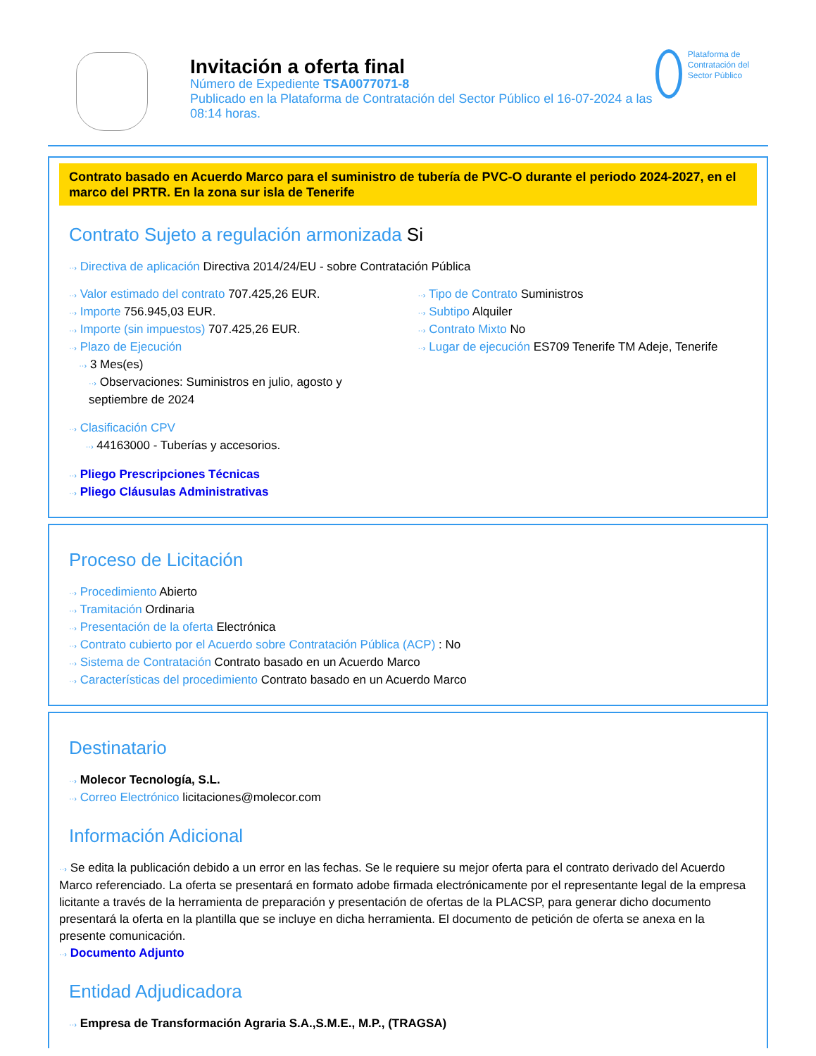Invitación a oferta final
Número de Expediente TSA0077071-8
Publicado en la Plataforma de Contratación del Sector Público el 16-07-2024 a las 08:14 horas.
Plataforma de Contratación del Sector Público
Contrato basado en Acuerdo Marco para el suministro de tubería de PVC-O durante el periodo 2024-2027, en el marco del PRTR. En la zona sur isla de Tenerife
Contrato Sujeto a regulación armonizada Si
··› Directiva de aplicación Directiva 2014/24/EU - sobre Contratación Pública
··› Valor estimado del contrato 707.425,26 EUR.
··› Importe 756.945,03 EUR.
··› Importe (sin impuestos) 707.425,26 EUR.
··› Plazo de Ejecución
··› 3 Mes(es)
··› Observaciones: Suministros en julio, agosto y septiembre de 2024
··› Tipo de Contrato Suministros
··› Subtipo Alquiler
··› Contrato Mixto No
··› Lugar de ejecución ES709 Tenerife TM Adeje, Tenerife
··› Clasificación CPV
··› 44163000 - Tuberías y accesorios.
··› Pliego Prescripciones Técnicas
··› Pliego Cláusulas Administrativas
Proceso de Licitación
··› Procedimiento Abierto
··› Tramitación Ordinaria
··› Presentación de la oferta Electrónica
··› Contrato cubierto por el Acuerdo sobre Contratación Pública (ACP) : No
··› Sistema de Contratación Contrato basado en un Acuerdo Marco
··› Características del procedimiento Contrato basado en un Acuerdo Marco
Destinatario
··› Molecor Tecnología, S.L.
··› Correo Electrónico licitaciones@molecor.com
Información Adicional
··› Se edita la publicación debido a un error en las fechas. Se le requiere su mejor oferta para el contrato derivado del Acuerdo Marco referenciado. La oferta se presentará en formato adobe firmada electrónicamente por el representante legal de la empresa licitante a través de la herramienta de preparación y presentación de ofertas de la PLACSP, para generar dicho documento presentará la oferta en la plantilla que se incluye en dicha herramienta. El documento de petición de oferta se anexa en la presente comunicación.
··› Documento Adjunto
Entidad Adjudicadora
··› Empresa de Transformación Agraria S.A.,S.M.E., M.P., (TRAGSA)